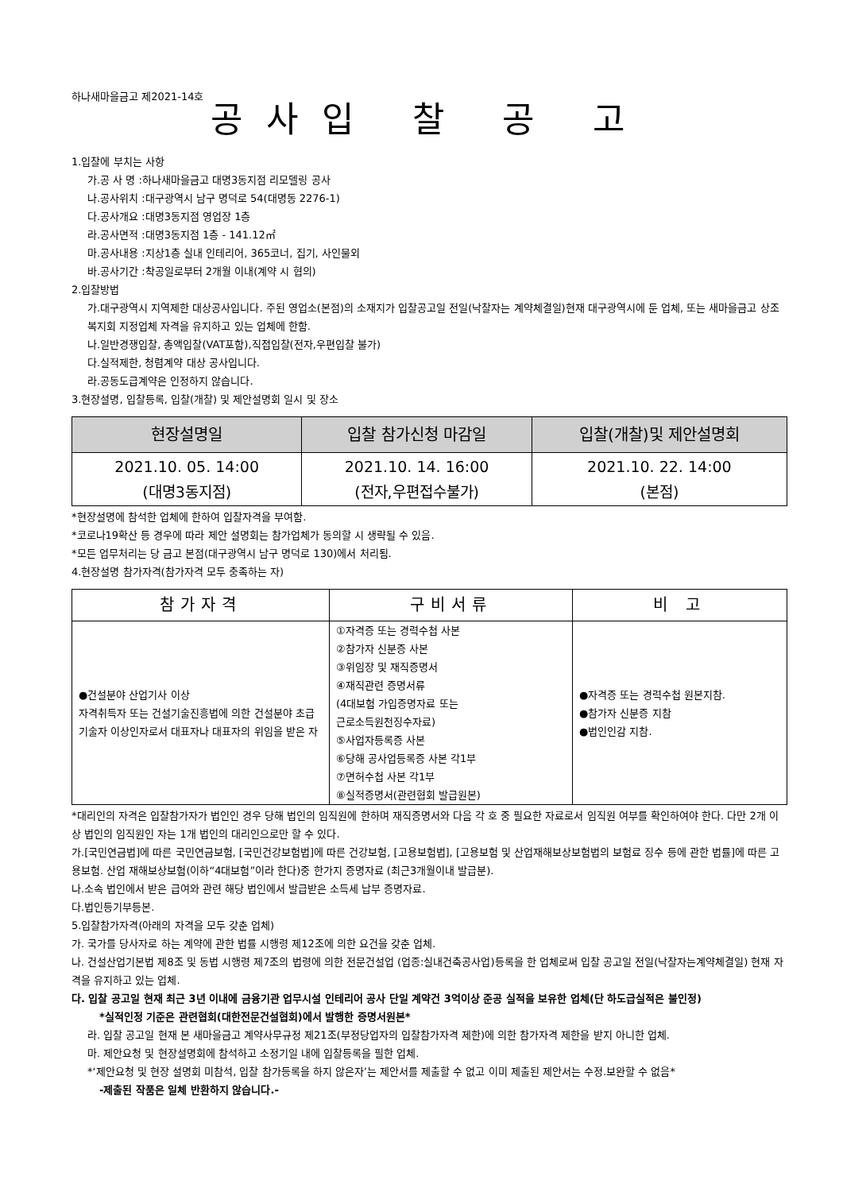하나새마을금고 제2021-14호
공사입 찰 공 고
1.입찰에 부치는 사항
가.공 사 명 :하나새마을금고 대명3동지점 리모델링 공사
나.공사위치 :대구광역시 남구 명덕로 54(대명동 2276-1)
다.공사개요 :대명3동지점 영업장 1층
라.공사면적 :대명3동지점 1층 - 141.12㎡
마.공사내용 :지상1층 실내 인테리어, 365코너, 집기, 사인물외
바.공사기간 :착공일로부터 2개월 이내(계약 시 협의)
2.입찰방법
가.대구광역시 지역제한 대상공사입니다. 주된 영업소(본점)의 소재지가 입찰공고일 전일(낙찰자는 계약체결일)현재 대구광역시에 둔 업체, 또는 새마을금고 상조복지회 지정업체 자격을 유지하고 있는 업체에 한함.
나.일반경쟁입찰, 총액입찰(VAT포함),직접입찰(전자,우편입찰 불가)
다.실적제한, 청렴계약 대상 공사입니다.
라.공동도급계약은 인정하지 않습니다.
3.현장설명, 입찰등록, 입찰(개찰) 및 제안설명회 일시 및 장소
| 현장설명일 | 입찰 참가신청 마감일 | 입찰(개찰)및 제안설명회 |
| --- | --- | --- |
| 2021.10. 05. 14:00 (대명3동지점) | 2021.10. 14. 16:00 (전자,우편접수불가) | 2021.10. 22. 14:00 (본점) |
*현장설명에 참석한 업체에 한하여 입찰자격을 부여함.
*코로나19확산 등 경우에 따라 제안 설명회는 참가업체가 동의할 시 생략될 수 있음.
*모든 업무처리는 당 금고 본점(대구광역시 남구 명덕로 130)에서 처리됨.
4.현장설명 참가자격(참가자격 모두 충족하는 자)
| 참가자격 | 구비서류 | 비 고 |
| --- | --- | --- |
| ●건설분야 산업기사 이상 자격취득자 또는 건설기술진흥법에 의한 건설분야 초급기술자 이상인자로서 대표자나 대표자의 위임을 받은 자 | ①자격증 또는 경력수첩 사본 ②참가자 신분증 사본 ③위임장 및 재직증명서 ④재직관련 증명서류 (4대보험 가입증명자료 또는 근로소득원천징수자료) ⑤사업자등록증 사본 ⑥당해 공사업등록증 사본 각1부 ⑦면허수첩 사본 각1부 ⑧실적증명서(관련협회 발급원본) | ●자격증 또는 경력수첩 원본지참. ●참가자 신분증 지참 ●법인인감 지참. |
*대리인의 자격은 입찰참가자가 법인인 경우 당해 법인의 임직원에 한하며 재직증명서와 다음 각 호 중 필요한 자료로서 임직원 여부를 확인하여야 한다. 다만 2개 이상 법인의 임직원인 자는 1개 법인의 대리인으로만 할 수 있다.
가.[국민연금법]에 따른 국민연금보험, [국민건강보험법]에 따른 건강보험, [고용보험법], [고용보험 및 산업재해보상보험법의 보험료 징수 등에 관한 법률]에 따른 고용보험. 산업 재해보상보험(이하“4대보험”이라 한다)중 한가지 증명자료 (최근3개월이내 발급분).
나.소속 법인에서 받은 급여와 관련 해당 법인에서 발급받은 소득세 납부 증명자료.
다.법인등기부등본.
5.입찰참가자격(아래의 자격을 모두 갖춘 업체)
가. 국가를 당사자로 하는 계약에 관한 법률 시행령 제12조에 의한 요건을 갖춘 업체.
나. 건설산업기본법 제8조 및 동법 시행령 제7조의 법령에 의한 전문건설업 (업종:실내건축공사업)등록을 한 업체로써 입찰 공고일 전일(낙찰자는계약체결일) 현재 자격을 유지하고 있는 업체.
다. 입찰 공고일 현재 최근 3년 이내에 금융기관 업무시설 인테리어 공사 단일 계약건 3억이상 준공 실적을 보유한 업체(단 하도급실적은 불인정)
*실적인정 기준은 관련협회(대한전문건설협회)에서 발행한 증명서원본*
라. 입찰 공고일 현재 본 새마을금고 계약사무규정 제21조(부정당업자의 입찰참가자격 제한)에 의한 참가자격 제한을 받지 아니한 업체.
마. 제안요청 및 현장설명회에 참석하고 소정기일 내에 입찰등록을 필한 업체.
*‘제안요청 및 현장 설명회 미참석, 입찰 참가등록을 하지 않은자’는 제안서를 제출할 수 없고 이미 제출된 제안서는 수정.보완할 수 없음*
-제출된 작품은 일체 반환하지 않습니다.-